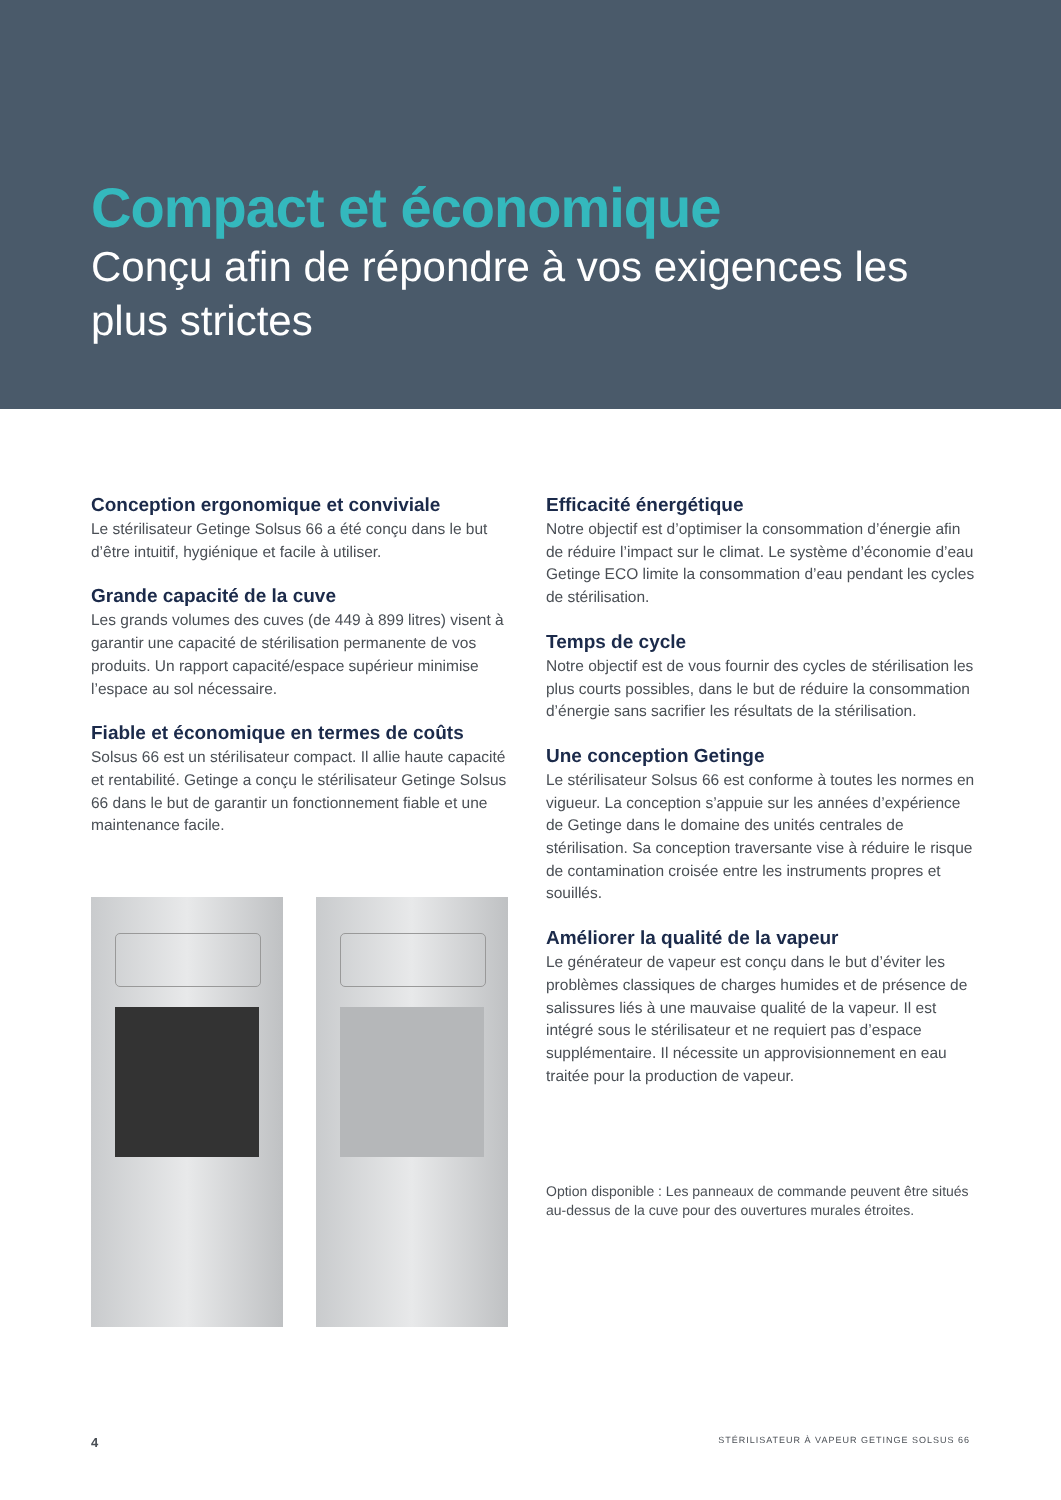Compact et économique
Conçu afin de répondre à vos exigences les plus strictes
Conception ergonomique et conviviale
Le stérilisateur Getinge Solsus 66 a été conçu dans le but d’être intuitif, hygiénique et facile à utiliser.
Grande capacité de la cuve
Les grands volumes des cuves (de 449 à 899 litres) visent à garantir une capacité de stérilisation permanente de vos produits. Un rapport capacité/espace supérieur minimise l’espace au sol nécessaire.
Fiable et économique en termes de coûts
Solsus 66 est un stérilisateur compact. Il allie haute capacité et rentabilité. Getinge a conçu le stérilisateur Getinge Solsus 66 dans le but de garantir un fonctionnement fiable et une maintenance facile.
Efficacité énergétique
Notre objectif est d’optimiser la consommation d’énergie afin de réduire l’impact sur le climat. Le système d’économie d’eau Getinge ECO limite la consommation d’eau pendant les cycles de stérilisation.
Temps de cycle
Notre objectif est de vous fournir des cycles de stérilisation les plus courts possibles, dans le but de réduire la consommation d’énergie sans sacrifier les résultats de la stérilisation.
Une conception Getinge
Le stérilisateur Solsus 66 est conforme à toutes les normes en vigueur. La conception s’appuie sur les années d’expérience de Getinge dans le domaine des unités centrales de stérilisation. Sa conception traversante vise à réduire le risque de contamination croisée entre les instruments propres et souillés.
Améliorer la qualité de la vapeur
Le générateur de vapeur est conçu dans le but d’éviter les problèmes classiques de charges humides et de présence de salissures liés à une mauvaise qualité de la vapeur. Il est intégré sous le stérilisateur et ne requiert pas d’espace supplémentaire. Il nécessite un approvisionnement en eau traitée pour la production de vapeur.
Option disponible : Les panneaux de commande peuvent être situés au-dessus de la cuve pour des ouvertures murales étroites.
4 STÉRILISATEUR À VAPEUR GETINGE SOLSUS 66